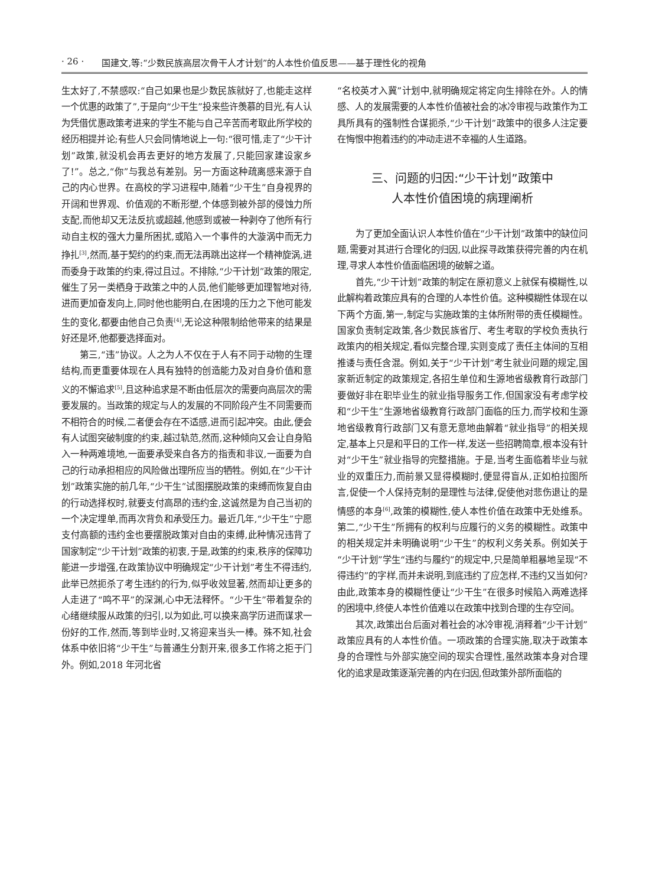· 26 · 国建文,等:“少数民族高层次骨干人才计划”的人本性价值反思——基于理性化的视角
生太好了,不禁感叹:“自己如果也是少数民族就好了,也能走这样一个优惠的政策了”,于是向“少干生”投来些许羡慕的目光,有人认为凭借优惠政策考进来的学生不能与自己辛苦而考取此所学校的经历相提并论;有些人只会同情地说上一句:“很可惜,走了“少干计划”政策,就没机会再去更好的地方发展了,只能回家建设家乡了!”。总之,“你”与我总有差别。另一方面这种疏离感来源于自己的内心世界。在高校的学习进程中,随着“少干生”自身视界的开阔和世界观、价值观的不断形塑,个体感到被外部的侵蚀力所支配,而他却又无法反抗或超越,他感到或被一种剥夺了他所有行动自主权的强大力量所困扰,或陷入一个事件的大漩涡中而无力挣扎<sup>[3]</sup>,然而,基于契约的约束,而无法再跳出这样一个精神旋涡,进而委身于政策的约束,得过且过。不排除,“少干计划”政策的限定,催生了另一类栖身于政策之中的人员,他们能够更加理智地对待,进而更加奋发向上,同时他也能明白,在困境的压力之下他可能发生的变化,都要由他自己负责<sup>[4]</sup>,无论这种限制给他带来的结果是好还是坏,他都要选择面对。
第三,“违”协议。人之为人不仅在于人有不同于动物的生理结构,而更重要体现在人具有独特的创造能力及对自身价值和意义的不懈追求<sup>[5]</sup>,且这种追求是不断由低层次的需要向高层次的需要发展的。当政策的规定与人的发展的不同阶段产生不同需要而不相符合的时候,二者便会存在不适感,进而引起冲突。由此,便会有人试图突破制度的约束,越过轨范,然而,这种倾向又会让自身陷入一种两难境地,一面要承受来自各方的指责和非议,一面要为自己的行动承担相应的风险做出理所应当的牺牲。例如,在“少干计划”政策实施的前几年,“少干生”试图摆脱政策的束缚而恢复自由的行动选择权时,就要支付高昂的违约金,这诚然是为自己当初的一个决定埋单,而再次背负和承受压力。最近几年,“少干生”宁愿支付高额的违约金也要摆脱政策对自由的束缚,此种情况违背了国家制定“少干计划”政策的初衷,于是,政策的约束,秩序的保障功能进一步增强,在政策协议中明确规定“少干计划”考生不得违约,此举已然扼杀了考生违约的行为,似乎收效显著,然而却让更多的人走进了“鸣不平”的深渊,心中无法释怀。“少干生”带着复杂的心绪继续服从政策的归引,以为如此,可以换来高学历进而谋求一份好的工作,然而,等到毕业时,又将迎来当头一棒。殊不知,社会体系中依旧将“少干生”与普通生分割开来,很多工作将之拒于门外。例如,2018 年河北省
“名校英才入冀”计划中,就明确规定将定向生排除在外。人的情感、人的发展需要的人本性价值被社会的冰冷审视与政策作为工具所具有的强制性合谋扼杀,“少干计划”政策中的很多人注定要在悔恨中抱着违约的冲动走进不幸福的人生道路。
三、问题的归因:“少干计划”政策中
人本性价值困境的病理阐析
为了更加全面认识人本性价值在“少干计划”政策中的缺位问题,需要对其进行合理化的归因,以此探寻政策获得完善的内在机理,寻求人本性价值面临困境的破解之道。
首先,“少干计划”政策的制定在原初意义上就保有模糊性,以此解构着政策应具有的合理的人本性价值。这种模糊性体现在以下两个方面,第一,制定与实施政策的主体所附带的责任模糊性。国家负责制定政策,各少数民族省厅、考生考取的学校负责执行政策内的相关规定,看似完整合理,实则变成了责任主体间的互相推诿与责任含混。例如,关于“少干计划”考生就业问题的规定,国家新近制定的政策规定,各招生单位和生源地省级教育行政部门要做好非在职毕业生的就业指导服务工作,但国家没有考虑学校和“少干生”生源地省级教育行政部门面临的压力,而学校和生源地省级教育行政部门又有意无意地曲解着“就业指导”的相关规定,基本上只是和平日的工作一样,发送一些招聘简章,根本没有针对“少干生”就业指导的完整措施。于是,当考生面临着毕业与就业的双重压力,而前景又显得模糊时,便显得盲从,正如柏拉图所言,促使一个人保持克制的是理性与法律,促使他对悲伤退让的是情感的本身<sup>[6]</sup>,政策的模糊性,使人本性价值在政策中无处维系。第二,“少干生”所拥有的权利与应履行的义务的模糊性。政策中的相关规定并未明确说明“少干生”的权利义务关系。例如关于“少干计划”学生“违约与履约”的规定中,只是简单粗暴地呈现“不得违约”的字样,而并未说明,到底违约了应怎样,不违约又当如何?由此,政策本身的模糊性便让“少干生”在很多时候陷入两难选择的困境中,终使人本性价值难以在政策中找到合理的生存空间。
其次,政策出台后面对着社会的冰冷审视,消释着“少干计划”政策应具有的人本性价值。一项政策的合理实施,取决于政策本身的合理性与外部实施空间的现实合理性,虽然政策本身对合理化的追求是政策逐渐完善的内在归因,但政策外部所面临的